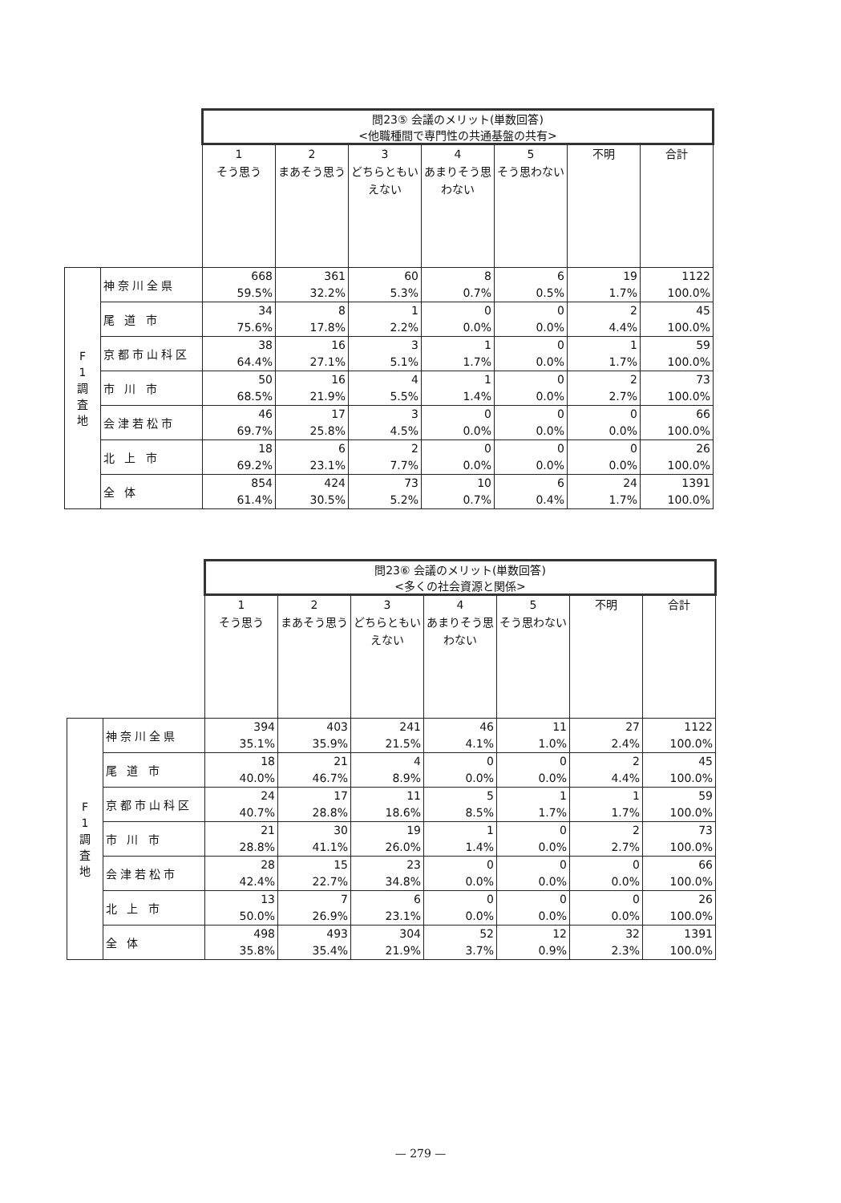| | | 問23⑤ 会議のメリット(単数回答) <他職種間で専門性の共通基盤の共有> | | | | | | |
| | | 1 そう思う | 2 まあそう思う | 3 どちらともいえない | 4 あまりそう思わない | 5 そう思わない | 不明 | 合計 |
| F 1 調 査 地 | 神奈川全県 | 668 59.5% | 361 32.2% | 60 5.3% | 8 0.7% | 6 0.5% | 19 1.7% | 1122 100.0% |
| | 尾 道 市 | 34 75.6% | 8 17.8% | 1 2.2% | 0 0.0% | 0 0.0% | 2 4.4% | 45 100.0% |
| | 京都市山科区 | 38 64.4% | 16 27.1% | 3 5.1% | 1 1.7% | 0 0.0% | 1 1.7% | 59 100.0% |
| | 市 川 市 | 50 68.5% | 16 21.9% | 4 5.5% | 1 1.4% | 0 0.0% | 2 2.7% | 73 100.0% |
| | 会津若松市 | 46 69.7% | 17 25.8% | 3 4.5% | 0 0.0% | 0 0.0% | 0 0.0% | 66 100.0% |
| | 北 上 市 | 18 69.2% | 6 23.1% | 2 7.7% | 0 0.0% | 0 0.0% | 0 0.0% | 26 100.0% |
| | 全 体 | 854 61.4% | 424 30.5% | 73 5.2% | 10 0.7% | 6 0.4% | 24 1.7% | 1391 100.0% |
| | | 問23⑥ 会議のメリット(単数回答) <多くの社会資源と関係> | | | | | | |
| | | 1 そう思う | 2 まあそう思う | 3 どちらともいえない | 4 あまりそう思わない | 5 そう思わない | 不明 | 合計 |
| F 1 調 査 地 | 神奈川全県 | 394 35.1% | 403 35.9% | 241 21.5% | 46 4.1% | 11 1.0% | 27 2.4% | 1122 100.0% |
| | 尾 道 市 | 18 40.0% | 21 46.7% | 4 8.9% | 0 0.0% | 0 0.0% | 2 4.4% | 45 100.0% |
| | 京都市山科区 | 24 40.7% | 17 28.8% | 11 18.6% | 5 8.5% | 1 1.7% | 1 1.7% | 59 100.0% |
| | 市 川 市 | 21 28.8% | 30 41.1% | 19 26.0% | 1 1.4% | 0 0.0% | 2 2.7% | 73 100.0% |
| | 会津若松市 | 28 42.4% | 15 22.7% | 23 34.8% | 0 0.0% | 0 0.0% | 0 0.0% | 66 100.0% |
| | 北 上 市 | 13 50.0% | 7 26.9% | 6 23.1% | 0 0.0% | 0 0.0% | 0 0.0% | 26 100.0% |
| | 全 体 | 498 35.8% | 493 35.4% | 304 21.9% | 52 3.7% | 12 0.9% | 32 2.3% | 1391 100.0% |
— 279 —